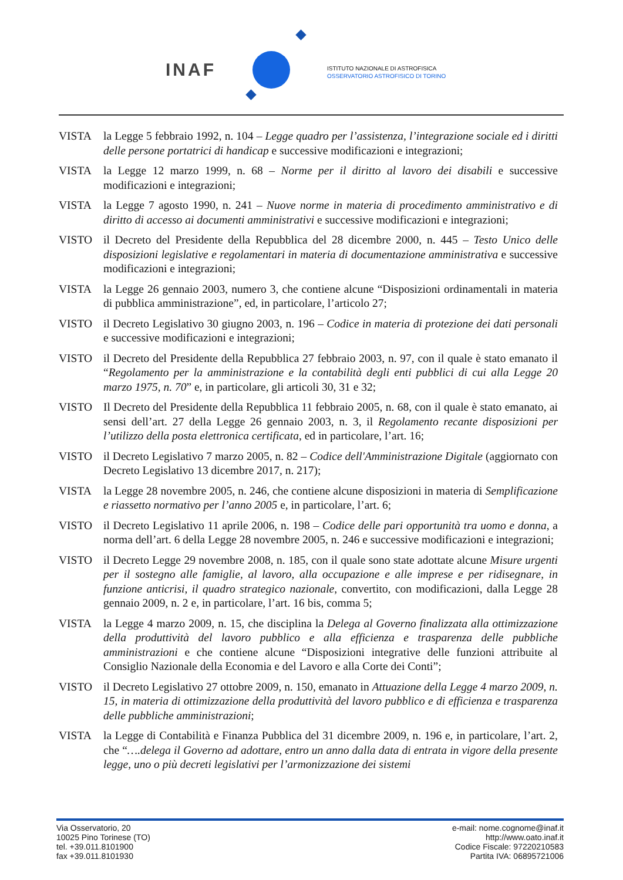INAF
ISTITUTO NAZIONALE DI ASTROFISICA
OSSERVATORIO ASTROFISICO DI TORINO
VISTA la Legge 5 febbraio 1992, n. 104 – Legge quadro per l’assistenza, l’integrazione sociale ed i diritti delle persone portatrici di handicap e successive modificazioni e integrazioni;
VISTA la Legge 12 marzo 1999, n. 68 – Norme per il diritto al lavoro dei disabili e successive modificazioni e integrazioni;
VISTA la Legge 7 agosto 1990, n. 241 – Nuove norme in materia di procedimento amministrativo e di diritto di accesso ai documenti amministrativi e successive modificazioni e integrazioni;
VISTO il Decreto del Presidente della Repubblica del 28 dicembre 2000, n. 445 – Testo Unico delle disposizioni legislative e regolamentari in materia di documentazione amministrativa e successive modificazioni e integrazioni;
VISTA la Legge 26 gennaio 2003, numero 3, che contiene alcune “Disposizioni ordinamentali in materia di pubblica amministrazione”, ed, in particolare, l’articolo 27;
VISTO il Decreto Legislativo 30 giugno 2003, n. 196 – Codice in materia di protezione dei dati personali e successive modificazioni e integrazioni;
VISTO il Decreto del Presidente della Repubblica 27 febbraio 2003, n. 97, con il quale è stato emanato il “Regolamento per la amministrazione e la contabilità degli enti pubblici di cui alla Legge 20 marzo 1975, n. 70” e, in particolare, gli articoli 30, 31 e 32;
VISTO Il Decreto del Presidente della Repubblica 11 febbraio 2005, n. 68, con il quale è stato emanato, ai sensi dell’art. 27 della Legge 26 gennaio 2003, n. 3, il Regolamento recante disposizioni per l’utilizzo della posta elettronica certificata, ed in particolare, l’art. 16;
VISTO il Decreto Legislativo 7 marzo 2005, n. 82 – Codice dell'Amministrazione Digitale (aggiornato con Decreto Legislativo 13 dicembre 2017, n. 217);
VISTA la Legge 28 novembre 2005, n. 246, che contiene alcune disposizioni in materia di Semplificazione e riassetto normativo per l’anno 2005 e, in particolare, l’art. 6;
VISTO il Decreto Legislativo 11 aprile 2006, n. 198 – Codice delle pari opportunità tra uomo e donna, a norma dell’art. 6 della Legge 28 novembre 2005, n. 246 e successive modificazioni e integrazioni;
VISTO il Decreto Legge 29 novembre 2008, n. 185, con il quale sono state adottate alcune Misure urgenti per il sostegno alle famiglie, al lavoro, alla occupazione e alle imprese e per ridisegnare, in funzione anticrisi, il quadro strategico nazionale, convertito, con modificazioni, dalla Legge 28 gennaio 2009, n. 2 e, in particolare, l’art. 16 bis, comma 5;
VISTA la Legge 4 marzo 2009, n. 15, che disciplina la Delega al Governo finalizzata alla ottimizzazione della produttività del lavoro pubblico e alla efficienza e trasparenza delle pubbliche amministrazioni e che contiene alcune “Disposizioni integrative delle funzioni attribuite al Consiglio Nazionale della Economia e del Lavoro e alla Corte dei Conti”;
VISTO il Decreto Legislativo 27 ottobre 2009, n. 150, emanato in Attuazione della Legge 4 marzo 2009, n. 15, in materia di ottimizzazione della produttività del lavoro pubblico e di efficienza e trasparenza delle pubbliche amministrazioni;
VISTA la Legge di Contabilità e Finanza Pubblica del 31 dicembre 2009, n. 196 e, in particolare, l’art. 2, che “….delega il Governo ad adottare, entro un anno dalla data di entrata in vigore della presente legge, uno o più decreti legislativi per l’armonizzazione dei sistemi
Via Osservatorio, 20
10025 Pino Torinese (TO)
tel. +39.011.8101900
fax +39.011.8101930
e-mail: nome.cognome@inaf.it
http://www.oato.inaf.it
Codice Fiscale: 97220210583
Partita IVA: 06895721006